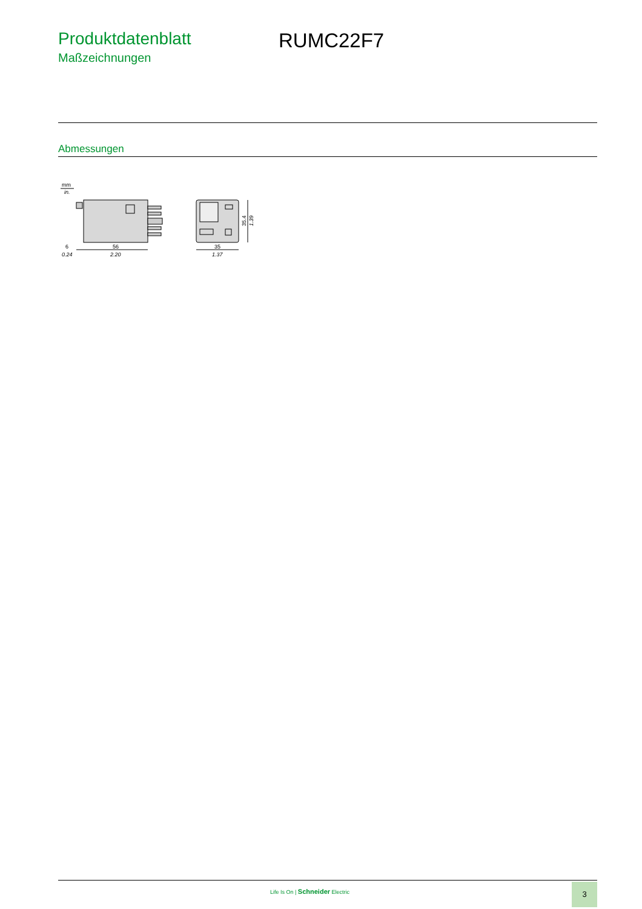Produktdatenblatt
Maßzeichnungen
RUMC22F7
Abmessungen
mm
in.
6
0.24
56
2.20
35
1.37
35.4
1.39
Life Is On | Schneider Electric
3